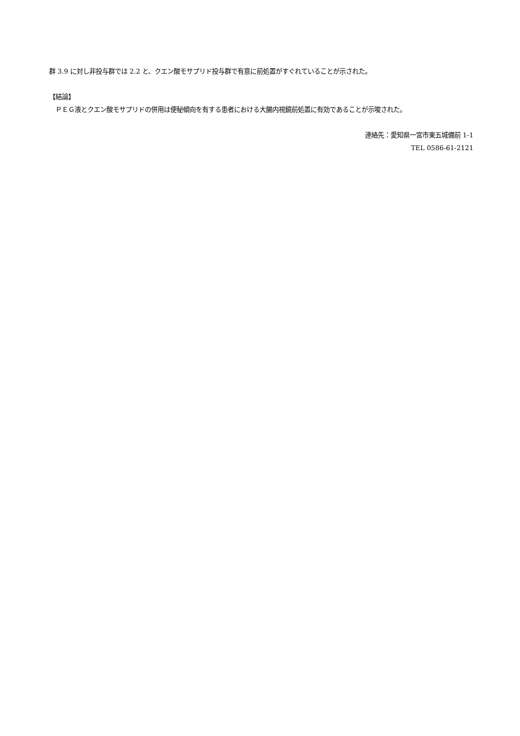群 3.9 に対し非投与群では 2.2 と、クエン酸モサプリド投与群で有意に前処置がすぐれていることが示された。
【結論】
　ＰＥＧ液とクエン酸モサプリドの併用は便秘傾向を有する患者における大腸内視鏡前処置に有効であることが示唆された。
連絡先：愛知県一宮市東五城備前 1-1
TEL 0586-61-2121